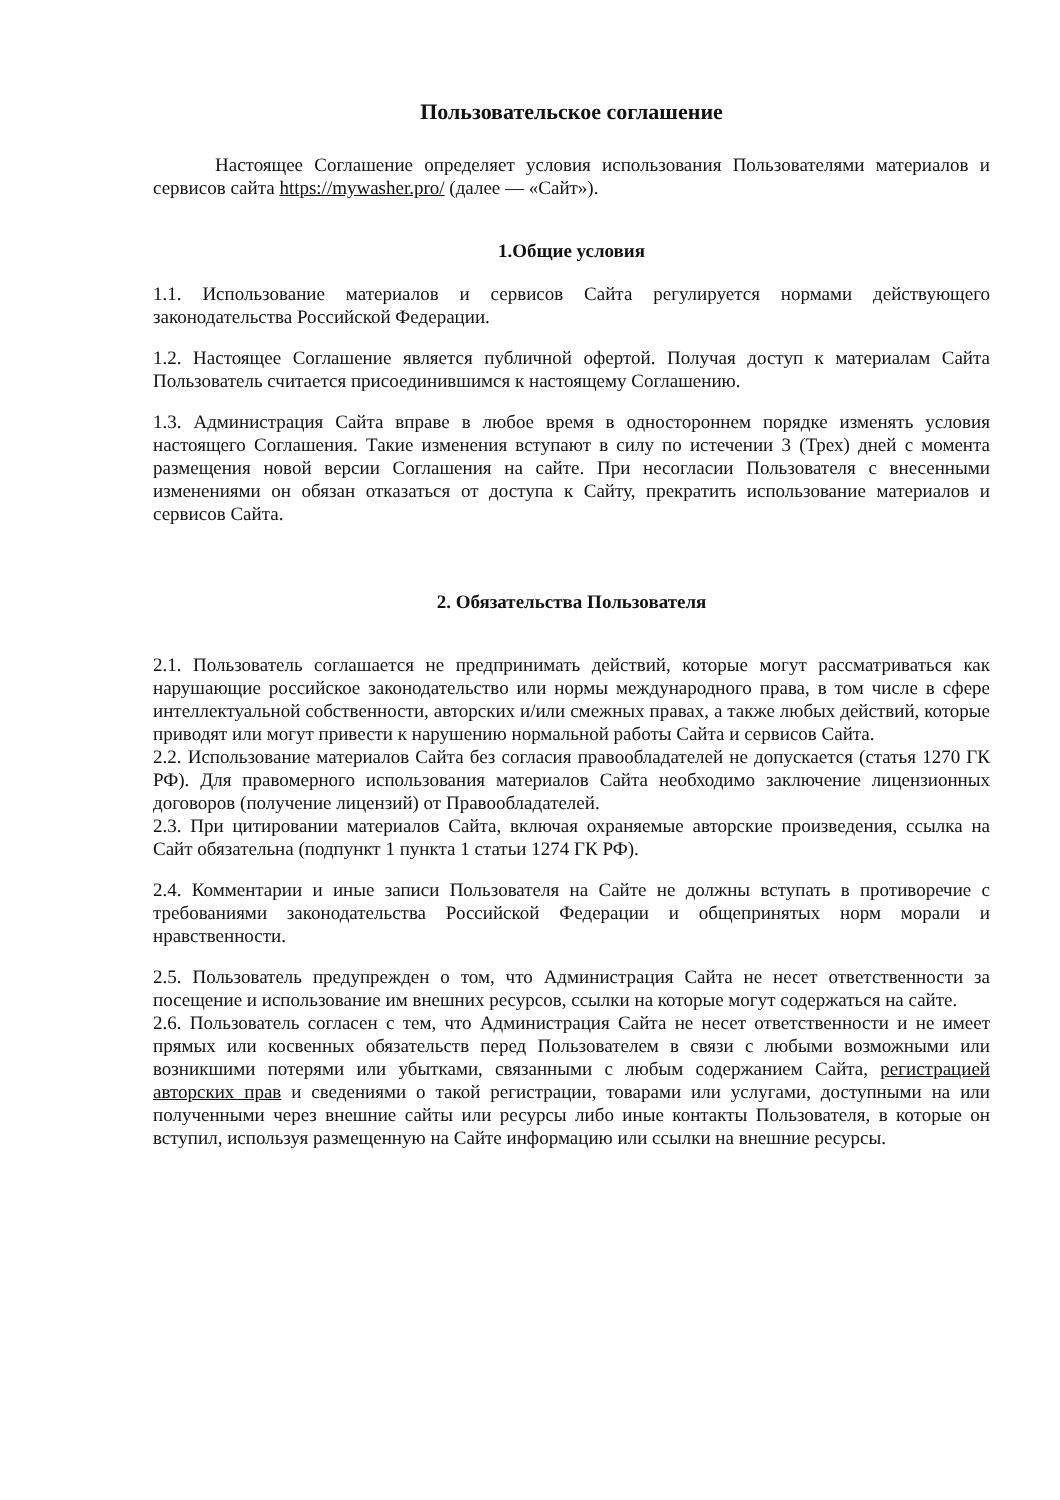Пользовательское соглашение
Настоящее Соглашение определяет условия использования Пользователями материалов и сервисов сайта https://mywasher.pro/ (далее — «Сайт»).
1.Общие условия
1.1. Использование материалов и сервисов Сайта регулируется нормами действующего законодательства Российской Федерации.
1.2. Настоящее Соглашение является публичной офертой. Получая доступ к материалам Сайта Пользователь считается присоединившимся к настоящему Соглашению.
1.3. Администрация Сайта вправе в любое время в одностороннем порядке изменять условия настоящего Соглашения. Такие изменения вступают в силу по истечении 3 (Трех) дней с момента размещения новой версии Соглашения на сайте. При несогласии Пользователя с внесенными изменениями он обязан отказаться от доступа к Сайту, прекратить использование материалов и сервисов Сайта.
2. Обязательства Пользователя
2.1. Пользователь соглашается не предпринимать действий, которые могут рассматриваться как нарушающие российское законодательство или нормы международного права, в том числе в сфере интеллектуальной собственности, авторских и/или смежных правах, а также любых действий, которые приводят или могут привести к нарушению нормальной работы Сайта и сервисов Сайта.
2.2. Использование материалов Сайта без согласия правообладателей не допускается (статья 1270 ГК РФ). Для правомерного использования материалов Сайта необходимо заключение лицензионных договоров (получение лицензий) от Правообладателей.
2.3. При цитировании материалов Сайта, включая охраняемые авторские произведения, ссылка на Сайт обязательна (подпункт 1 пункта 1 статьи 1274 ГК РФ).
2.4. Комментарии и иные записи Пользователя на Сайте не должны вступать в противоречие с требованиями законодательства Российской Федерации и общепринятых норм морали и нравственности.
2.5. Пользователь предупрежден о том, что Администрация Сайта не несет ответственности за посещение и использование им внешних ресурсов, ссылки на которые могут содержаться на сайте.
2.6. Пользователь согласен с тем, что Администрация Сайта не несет ответственности и не имеет прямых или косвенных обязательств перед Пользователем в связи с любыми возможными или возникшими потерями или убытками, связанными с любым содержанием Сайта, регистрацией авторских прав и сведениями о такой регистрации, товарами или услугами, доступными на или полученными через внешние сайты или ресурсы либо иные контакты Пользователя, в которые он вступил, используя размещенную на Сайте информацию или ссылки на внешние ресурсы.